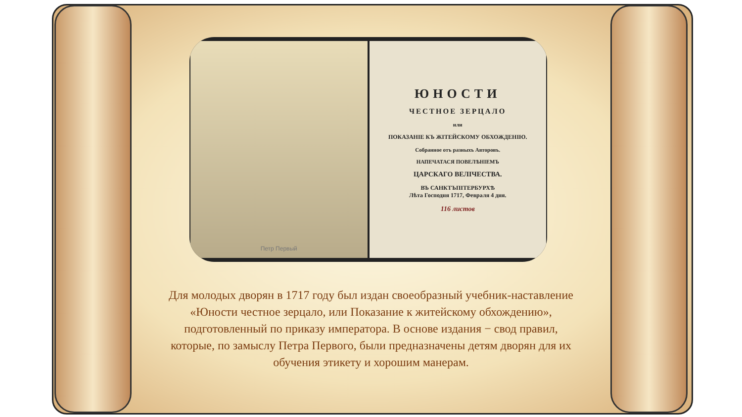Петр Первый
ЮНОСТИ
ЧЕСТНОЕ ЗЕРЦАЛО
или
ПОКАЗАНІЕ КЪ ЖІТЕЙСКОМУ ОБХОЖДЕНІЮ.
Собранное отъ разныхъ Авторовъ.
НАПЕЧАТАСЯ ПОВЕЛѢНІЕМЪ
ЦАРСКАГО ВЕЛІЧЕСТВА.
ВЪ САНКТЪПІТЕРБУРХѢ
Лѣта Господня 1717, Февраля 4 дня.
116 листов
Для молодых дворян в 1717 году был издан своеобразный учебник-наставление «Юности честное зерцало, или Показание к житейскому обхождению», подготовленный по приказу императора. В основе издания − свод правил, которые, по замыслу Петра Первого, были предназначены детям дворян для их обучения этикету и хорошим манерам.